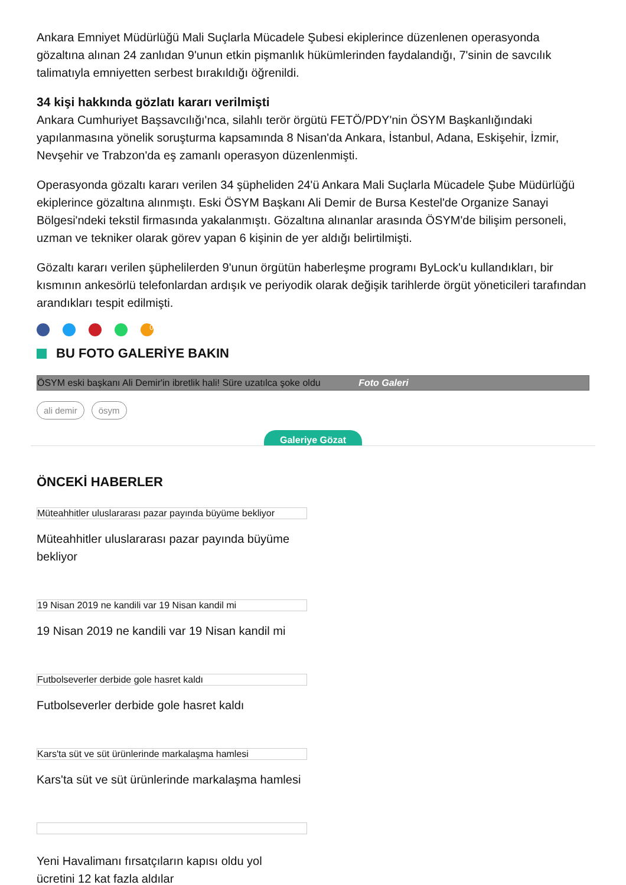Ankara Emniyet Müdürlüğü Mali Suçlarla Mücadele Şubesi ekiplerince düzenlenen operasyonda gözaltına alınan 24 zanlıdan 9'unun etkin pişmanlık hükümlerinden faydalandığı, 7'sinin de savcılık talimatıyla emniyetten serbest bırakıldığı öğrenildi.
34 kişi hakkında gözlatı kararı verilmişti
Ankara Cumhuriyet Başsavcılığı'nca, silahlı terör örgütü FETÖ/PDY'nin ÖSYM Başkanlığındaki yapılanmasına yönelik soruşturma kapsamında 8 Nisan'da Ankara, İstanbul, Adana, Eskişehir, İzmir, Nevşehir ve Trabzon'da eş zamanlı operasyon düzenlenmişti.
Operasyonda gözaltı kararı verilen 34 şüpheliden 24'ü Ankara Mali Suçlarla Mücadele Şube Müdürlüğü ekiplerince gözaltına alınmıştı. Eski ÖSYM Başkanı Ali Demir de Bursa Kestel'de Organize Sanayi Bölgesi'ndeki tekstil firmasında yakalanmıştı. Gözaltına alınanlar arasında ÖSYM'de bilişim personeli, uzman ve tekniker olarak görev yapan 6 kişinin de yer aldığı belirtilmişti.
Gözaltı kararı verilen şüphelilerden 9'unun örgütün haberleşme programı ByLock'u kullandıkları, bir kısmının ankesörlü telefonlardan ardışık ve periyodik olarak değişik tarihlerde örgüt yöneticileri tarafından arandıkları tespit edilmişti.
0
BU FOTO GALERİYE BAKIN
ÖSYM eski başkanı Ali Demir'in ibretlik hali! Süre uzatılca şoke oldu Foto Galeri
ali demir ösym
Galeriye Gözat
ÖNCEKİ HABERLER
Müteahhitler uluslararası pazar payında büyüme bekliyor
Müteahhitler uluslararası pazar payında büyüme bekliyor
19 Nisan 2019 ne kandili var 19 Nisan kandil mi
19 Nisan 2019 ne kandili var 19 Nisan kandil mi
Futbolseverler derbide gole hasret kaldı
Futbolseverler derbide gole hasret kaldı
Kars'ta süt ve süt ürünlerinde markalaşma hamlesi
Kars'ta süt ve süt ürünlerinde markalaşma hamlesi
Yeni Havalimanı fırsatçıların kapısı oldu yol ücretini 12 kat fazla aldılar